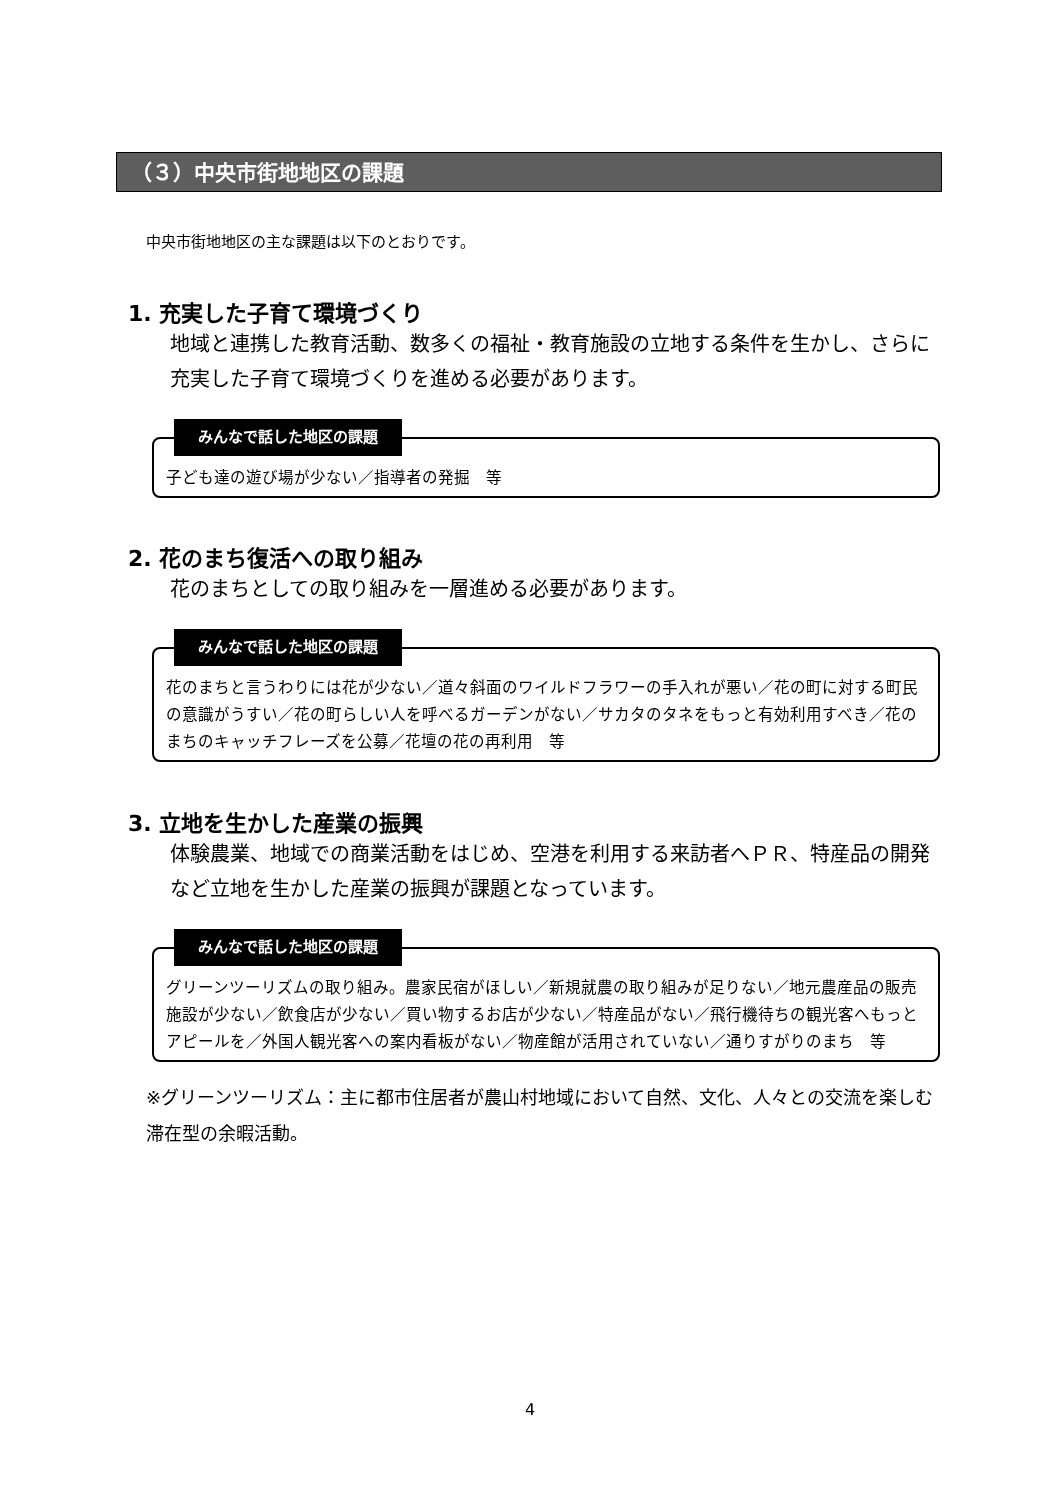（３）中央市街地地区の課題
中央市街地地区の主な課題は以下のとおりです。
1. 充実した子育て環境づくり
地域と連携した教育活動、数多くの福祉・教育施設の立地する条件を生かし、さらに充実した子育て環境づくりを進める必要があります。
みんなで話した地区の課題
子ども達の遊び場が少ない／指導者の発掘　等
2. 花のまち復活への取り組み
花のまちとしての取り組みを一層進める必要があります。
みんなで話した地区の課題
花のまちと言うわりには花が少ない／道々斜面のワイルドフラワーの手入れが悪い／花の町に対する町民の意識がうすい／花の町らしい人を呼べるガーデンがない／サカタのタネをもっと有効利用すべき／花のまちのキャッチフレーズを公募／花壇の花の再利用　等
3. 立地を生かした産業の振興
体験農業、地域での商業活動をはじめ、空港を利用する来訪者へＰＲ、特産品の開発など立地を生かした産業の振興が課題となっています。
みんなで話した地区の課題
グリーンツーリズムの取り組み。農家民宿がほしい／新規就農の取り組みが足りない／地元農産品の販売施設が少ない／飲食店が少ない／買い物するお店が少ない／特産品がない／飛行機待ちの観光客へもっとアピールを／外国人観光客への案内看板がない／物産館が活用されていない／通りすがりのまち　等
※グリーンツーリズム：主に都市住居者が農山村地域において自然、文化、人々との交流を楽しむ滞在型の余暇活動。
4